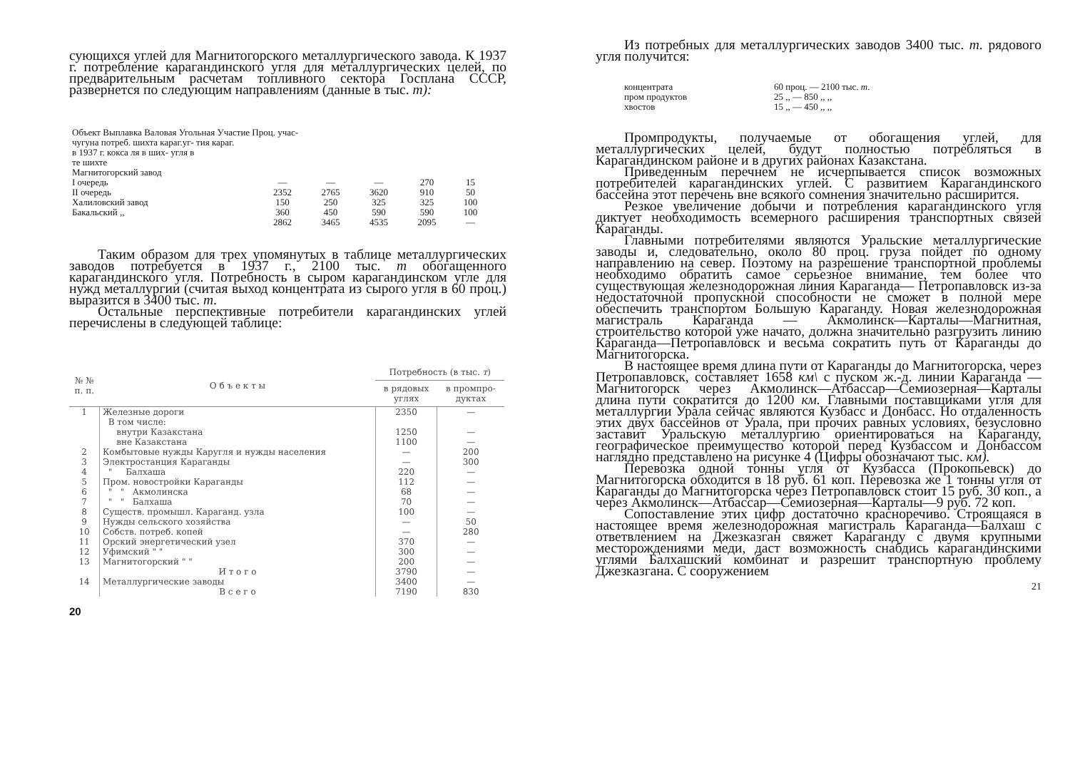сующихся углей для Магнитогорского металлургического завода. К 1937 г. потребление карагандинского угля для металлургических целей, по предварительным расчетам топливного сектора Госплана СССР, развернется по следующим направлениям (данные в тыс. т):
| Объект Выплавка Валовая Угольная Участие Проц. учас- чугуна потреб. шихта караг.уг- тия караг. в 1937 г. кокса ля в ших- угля в те шихте | | | | | |
| Магнитогорский завод | | | | | |
| I очередь | — | — | — | 270 | 15 |
| II очередь | 2352 | 2765 | 3620 | 910 | 50 |
| Халиловский завод | 150 | 250 | 325 | 325 | 100 |
| Бакальский ,, | 360 | 450 | 590 | 590 | 100 |
| | 2862 | 3465 | 4535 | 2095 | — |
Таким образом для трех упомянутых в таблице металлургических заводов потребуется в 1937 г., 2100 тыс. т обогащенного карагандинского угля. Потребность в сыром карагандинском угле для нужд металлургии (считая выход концентрата из сырого угля в 60 проц.) выразится в 3400 тыс. т.
Остальные перспективные потребители карагандинских углей перечислены в следующей таблице:
| № № п. п. | О б ъ е к т ы | Потребность (в тыс. т ) | |
| --- | --- | --- | --- |
| | | в рядовых углях | в промпро- дуктах |
| 1 | Железные дороги | 2350 | — |
| | В том числе: | | |
| | внутри Казакстана | 1250 | — |
| | вне Казакстана | 1100 | — |
| 2 | Комбытовые нужды Каругля и нужды населения | — | 200 |
| 3 | Электростанция Караганды | — | 300 |
| 4 | " Балхаша | 220 | — |
| 5 | Пром. новостройки Караганды | 112 | — |
| 6 | " " Акмолинска | 68 | — |
| 7 | " " Балхаша | 70 | — |
| 8 | Существ. промышл. Караганд. узла | 100 | — |
| 9 | Нужды сельского хозяйства | — | 50 |
| 10 | Собств. потреб. копей | — | 280 |
| 11 | Орский энергетический узел | 370 | — |
| 12 | Уфимский " " | 300 | — |
| 13 | Магнитогорский " " | 200 | — |
| | И т о г о | 3790 | — |
| 14 | Металлургические заводы | 3400 | — |
| | В с е г о | 7190 | 830 |
20
Из потребных для металлургических заводов 3400 тыс. т. рядового угля получится:
| концентрата | 60 проц. — 2100 тыс. т. |
| пром продуктов | 25 ,, — 850 ,, ,, |
| хвостов | 15 ,, — 450 ,, ,, |
Промпродукты, получаемые от обогащения углей, для металлургических целей, будут полностью потребляться в Карагандинском районе и в других районах Казакстана.
Приведенным перечнем не исчерпывается список возможных потребителей карагандинских углей. С развитием Карагандинского бассейна этот перечень вне всякого сомнения значительно расширится.
Резкое увеличение добычи и потребления карагандинского угля диктует необходимость всемерного расширения транспортных связей Караганды.
Главными потребителями являются Уральские металлургические заводы и, следовательно, около 80 проц. груза пойдет по одному направлению на север. Поэтому на разрешение транспортной проблемы необходимо обратить самое серьезное внимание, тем более что существующая железнодорожная линия Караганда— Петропавловск из-за недостаточной пропускной способности не сможет в полной мере обеспечить транспортом Большую Караганду. Новая железнодорожная магистраль Караганда — Акмолинск—Карталы—Магнитная, строительство которой уже начато, должна значительно разгрузить линию Караганда—Петропавловск и весьма сократить путь от Караганды до Магнитогорска.
В настоящее время длина пути от Караганды до Магнитогорска, через Петропавловск, составляет 1658 км\ с пуском ж.-д. линии Караганда — Магнитогорск через Акмолинск—Атбассар—Семиозерная—Карталы длина пути сократится до 1200 км. Главными поставщиками угля для металлургии Урала сейчас являются Кузбасс и Донбасс. Но отдаленность этих двух бассейнов от Урала, при прочих равных условиях, безусловно заставит Уральскую металлургию ориентироваться на Караганду, географическое преимущество которой перед Кузбассом и Донбассом наглядно представлено на рисунке 4 (Цифры обозначают тыс. км).
Перевозка одной тонны угля от Кузбасса (Прокопьевск) до Магнитогорска обходится в 18 руб. 61 коп. Перевозка же 1 тонны угля от Караганды до Магнитогорска через Петропавловск стоит 15 руб. 30 коп., а через Акмолинск—Атбассар—Семиозерная—Карталы—9 руб. 72 коп.
Сопоставление этих цифр достаточно красноречиво. Строящаяся в настоящее время железнодорожная магистраль Караганда—Балхаш с ответвлением на Джезказган свяжет Караганду с двумя крупными месторождениями меди, даст возможность снабдись карагандинскими углями Балхашский комбинат и разрешит транспортную проблему Джезказгана. С сооружением
21